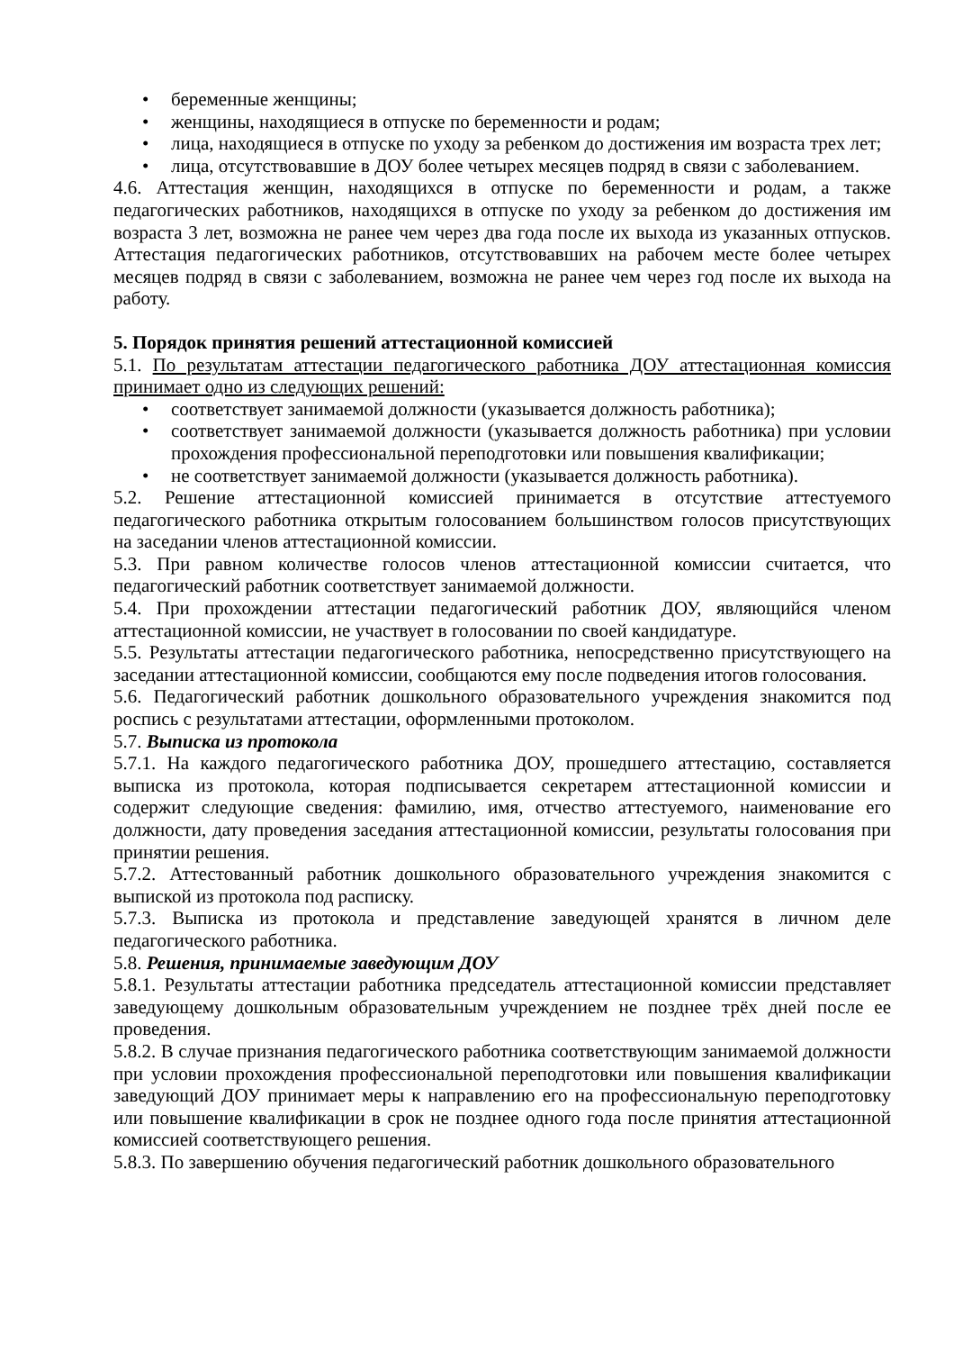• беременные женщины;
• женщины, находящиеся в отпуске по беременности и родам;
• лица, находящиеся в отпуске по уходу за ребенком до достижения им возраста трех лет;
• лица, отсутствовавшие в ДОУ более четырех месяцев подряд в связи с заболеванием.
4.6. Аттестация женщин, находящихся в отпуске по беременности и родам, а также педагогических работников, находящихся в отпуске по уходу за ребенком до достижения им возраста 3 лет, возможна не ранее чем через два года после их выхода из указанных отпусков. Аттестация педагогических работников, отсутствовавших на рабочем месте более четырех месяцев подряд в связи с заболеванием, возможна не ранее чем через год после их выхода на работу.
5. Порядок принятия решений аттестационной комиссией
5.1. По результатам аттестации педагогического работника ДОУ аттестационная комиссия принимает одно из следующих решений:
• соответствует занимаемой должности (указывается должность работника);
• соответствует занимаемой должности (указывается должность работника) при условии прохождения профессиональной переподготовки или повышения квалификации;
• не соответствует занимаемой должности (указывается должность работника).
5.2. Решение аттестационной комиссией принимается в отсутствие аттестуемого педагогического работника открытым голосованием большинством голосов присутствующих на заседании членов аттестационной комиссии.
5.3. При равном количестве голосов членов аттестационной комиссии считается, что педагогический работник соответствует занимаемой должности.
5.4. При прохождении аттестации педагогический работник ДОУ, являющийся членом аттестационной комиссии, не участвует в голосовании по своей кандидатуре.
5.5. Результаты аттестации педагогического работника, непосредственно присутствующего на заседании аттестационной комиссии, сообщаются ему после подведения итогов голосования.
5.6. Педагогический работник дошкольного образовательного учреждения знакомится под роспись с результатами аттестации, оформленными протоколом.
5.7. Выписка из протокола
5.7.1. На каждого педагогического работника ДОУ, прошедшего аттестацию, составляется выписка из протокола, которая подписывается секретарем аттестационной комиссии и содержит следующие сведения: фамилию, имя, отчество аттестуемого, наименование его должности, дату проведения заседания аттестационной комиссии, результаты голосования при принятии решения.
5.7.2. Аттестованный работник дошкольного образовательного учреждения знакомится с выпиской из протокола под расписку.
5.7.3. Выписка из протокола и представление заведующей хранятся в личном деле педагогического работника.
5.8. Решения, принимаемые заведующим ДОУ
5.8.1. Результаты аттестации работника председатель аттестационной комиссии представляет заведующему дошкольным образовательным учреждением не позднее трёх дней после ее проведения.
5.8.2. В случае признания педагогического работника соответствующим занимаемой должности при условии прохождения профессиональной переподготовки или повышения квалификации заведующий ДОУ принимает меры к направлению его на профессиональную переподготовку или повышение квалификации в срок не позднее одного года после принятия аттестационной комиссией соответствующего решения.
5.8.3. По завершению обучения педагогический работник дошкольного образовательного